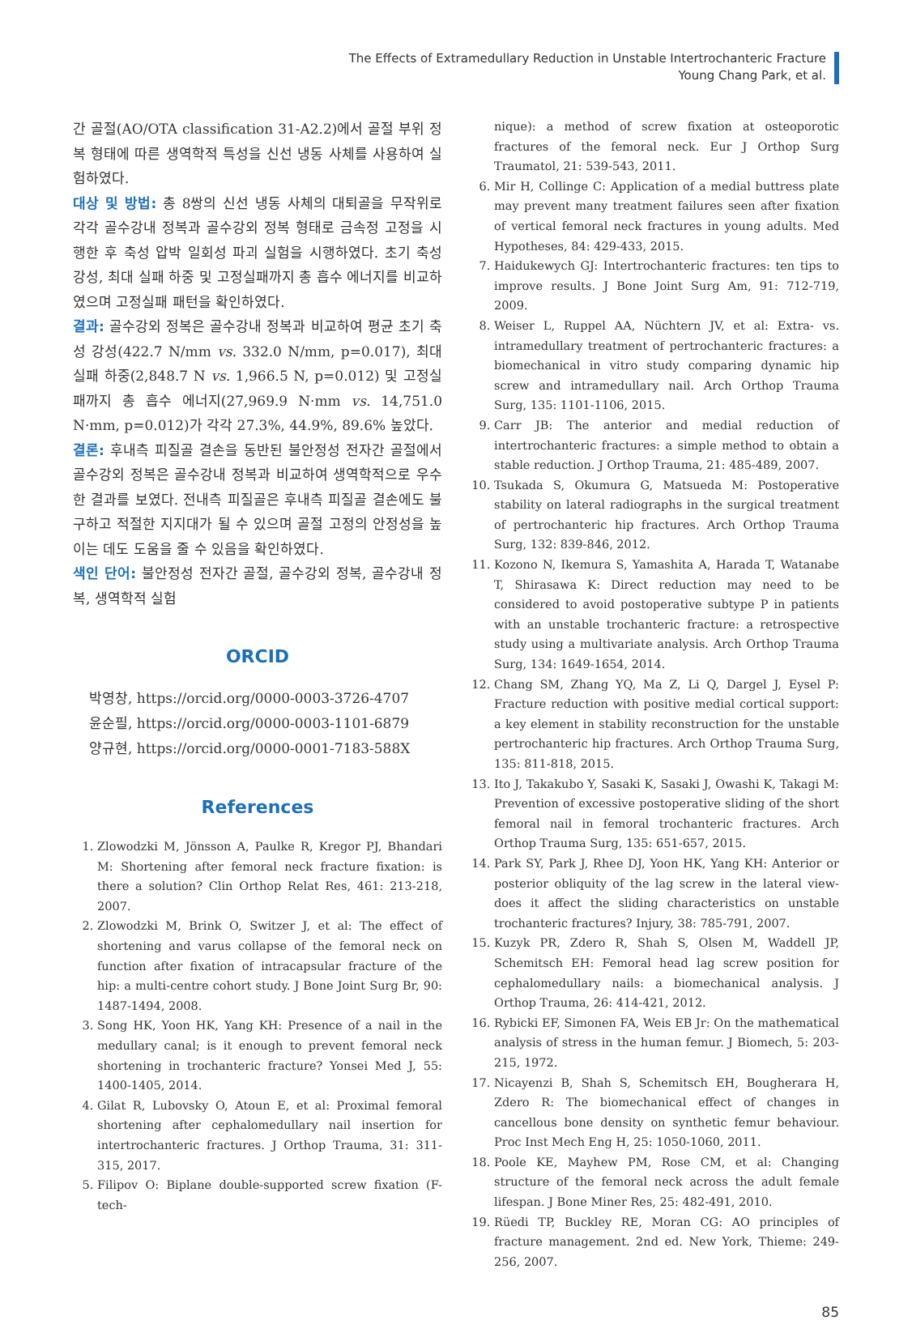The Effects of Extramedullary Reduction in Unstable Intertrochanteric Fracture
Young Chang Park, et al.
간 골절(AO/OTA classification 31-A2.2)에서 골절 부위 정복 형태에 따른 생역학적 특성을 신선 냉동 사체를 사용하여 실험하였다.
대상 및 방법: 총 8쌍의 신선 냉동 사체의 대퇴골을 무작위로 각각 골수강내 정복과 골수강외 정복 형태로 금속정 고정을 시행한 후 축성 압박 일회성 파괴 실험을 시행하였다. 초기 축성 강성, 최대 실패 하중 및 고정실패까지 총 흡수 에너지를 비교하였으며 고정실패 패턴을 확인하였다.
결과: 골수강외 정복은 골수강내 정복과 비교하여 평균 초기 축성 강성(422.7 N/mm vs. 332.0 N/mm, p=0.017), 최대 실패 하중(2,848.7 N vs. 1,966.5 N, p=0.012) 및 고정실패까지 총 흡수 에너지(27,969.9 N·mm vs. 14,751.0 N·mm, p=0.012)가 각각 27.3%, 44.9%, 89.6% 높았다.
결론: 후내측 피질골 결손을 동반된 불안정성 전자간 골절에서 골수강외 정복은 골수강내 정복과 비교하여 생역학적으로 우수한 결과를 보였다. 전내측 피질골은 후내측 피질골 결손에도 불구하고 적절한 지지대가 될 수 있으며 골절 고정의 안정성을 높이는 데도 도움을 줄 수 있음을 확인하였다.
색인 단어: 불안정성 전자간 골절, 골수강외 정복, 골수강내 정복, 생역학적 실험
ORCID
박영창, https://orcid.org/0000-0003-3726-4707
윤순필, https://orcid.org/0000-0003-1101-6879
양규현, https://orcid.org/0000-0001-7183-588X
References
1. Zlowodzki M, Jönsson A, Paulke R, Kregor PJ, Bhandari M: Shortening after femoral neck fracture fixation: is there a solution? Clin Orthop Relat Res, 461: 213-218, 2007.
2. Zlowodzki M, Brink O, Switzer J, et al: The effect of shortening and varus collapse of the femoral neck on function after fixation of intracapsular fracture of the hip: a multi-centre cohort study. J Bone Joint Surg Br, 90: 1487-1494, 2008.
3. Song HK, Yoon HK, Yang KH: Presence of a nail in the medullary canal; is it enough to prevent femoral neck shortening in trochanteric fracture? Yonsei Med J, 55: 1400-1405, 2014.
4. Gilat R, Lubovsky O, Atoun E, et al: Proximal femoral shortening after cephalomedullary nail insertion for intertrochanteric fractures. J Orthop Trauma, 31: 311-315, 2017.
5. Filipov O: Biplane double-supported screw fixation (F-tech-
nique): a method of screw fixation at osteoporotic fractures of the femoral neck. Eur J Orthop Surg Traumatol, 21: 539-543, 2011.
6. Mir H, Collinge C: Application of a medial buttress plate may prevent many treatment failures seen after fixation of vertical femoral neck fractures in young adults. Med Hypotheses, 84: 429-433, 2015.
7. Haidukewych GJ: Intertrochanteric fractures: ten tips to improve results. J Bone Joint Surg Am, 91: 712-719, 2009.
8. Weiser L, Ruppel AA, Nüchtern JV, et al: Extra- vs. intramedullary treatment of pertrochanteric fractures: a biomechanical in vitro study comparing dynamic hip screw and intramedullary nail. Arch Orthop Trauma Surg, 135: 1101-1106, 2015.
9. Carr JB: The anterior and medial reduction of intertrochanteric fractures: a simple method to obtain a stable reduction. J Orthop Trauma, 21: 485-489, 2007.
10. Tsukada S, Okumura G, Matsueda M: Postoperative stability on lateral radiographs in the surgical treatment of pertrochanteric hip fractures. Arch Orthop Trauma Surg, 132: 839-846, 2012.
11. Kozono N, Ikemura S, Yamashita A, Harada T, Watanabe T, Shirasawa K: Direct reduction may need to be considered to avoid postoperative subtype P in patients with an unstable trochanteric fracture: a retrospective study using a multivariate analysis. Arch Orthop Trauma Surg, 134: 1649-1654, 2014.
12. Chang SM, Zhang YQ, Ma Z, Li Q, Dargel J, Eysel P: Fracture reduction with positive medial cortical support: a key element in stability reconstruction for the unstable pertrochanteric hip fractures. Arch Orthop Trauma Surg, 135: 811-818, 2015.
13. Ito J, Takakubo Y, Sasaki K, Sasaki J, Owashi K, Takagi M: Prevention of excessive postoperative sliding of the short femoral nail in femoral trochanteric fractures. Arch Orthop Trauma Surg, 135: 651-657, 2015.
14. Park SY, Park J, Rhee DJ, Yoon HK, Yang KH: Anterior or posterior obliquity of the lag screw in the lateral view-does it affect the sliding characteristics on unstable trochanteric fractures? Injury, 38: 785-791, 2007.
15. Kuzyk PR, Zdero R, Shah S, Olsen M, Waddell JP, Schemitsch EH: Femoral head lag screw position for cephalomedullary nails: a biomechanical analysis. J Orthop Trauma, 26: 414-421, 2012.
16. Rybicki EF, Simonen FA, Weis EB Jr: On the mathematical analysis of stress in the human femur. J Biomech, 5: 203-215, 1972.
17. Nicayenzi B, Shah S, Schemitsch EH, Bougherara H, Zdero R: The biomechanical effect of changes in cancellous bone density on synthetic femur behaviour. Proc Inst Mech Eng H, 25: 1050-1060, 2011.
18. Poole KE, Mayhew PM, Rose CM, et al: Changing structure of the femoral neck across the adult female lifespan. J Bone Miner Res, 25: 482-491, 2010.
19. Rüedi TP, Buckley RE, Moran CG: AO principles of fracture management. 2nd ed. New York, Thieme: 249-256, 2007.
85